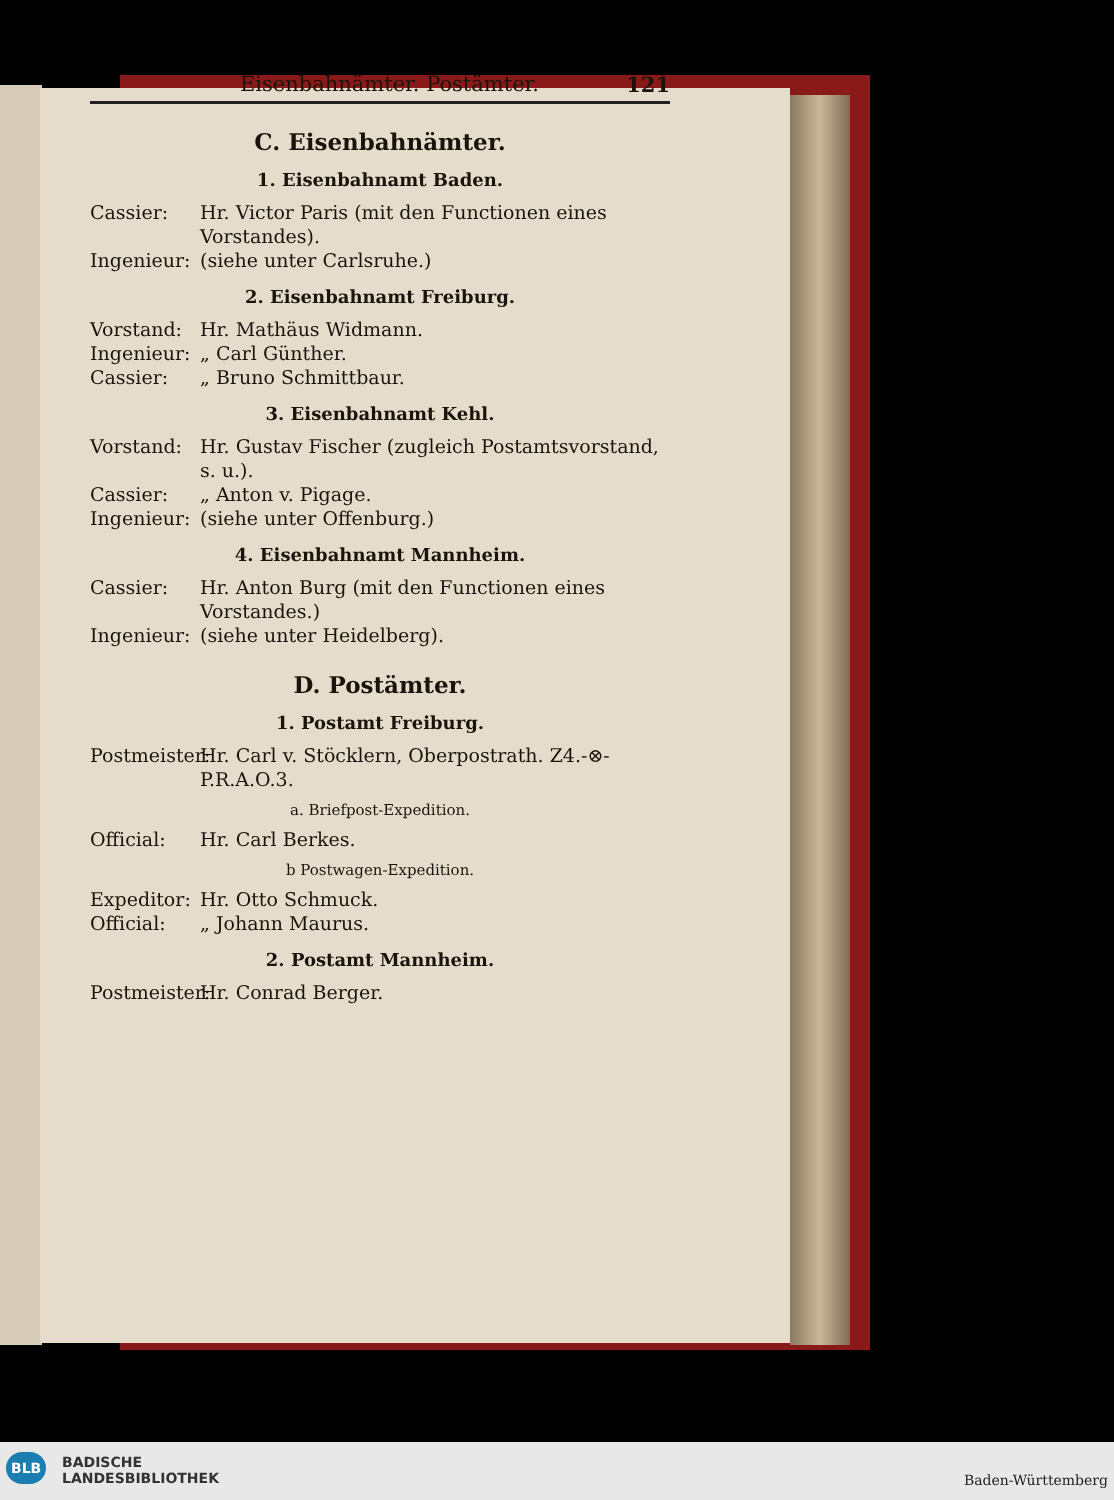Eisenbahnämter. Postämter. 121
C. Eisenbahnämter.
1. Eisenbahnamt Baden.
Cassier: Hr. Victor Paris (mit den Functionen eines Vorstandes).
Ingenieur: (siehe unter Carlsruhe.)
2. Eisenbahnamt Freiburg.
Vorstand: Hr. Mathäus Widmann.
Ingenieur: „ Carl Günther.
Cassier: „ Bruno Schmittbaur.
3. Eisenbahnamt Kehl.
Vorstand: Hr. Gustav Fischer (zugleich Postamtsvorstand, s. u.).
Cassier: „ Anton v. Pigage.
Ingenieur: (siehe unter Offenburg.)
4. Eisenbahnamt Mannheim.
Cassier: Hr. Anton Burg (mit den Functionen eines Vorstandes.)
Ingenieur: (siehe unter Heidelberg).
D. Postämter.
1. Postamt Freiburg.
Postmeister: Hr. Carl v. Stöcklern, Oberpostrath. Z4.-⊗-P.R.A.O.3.
a. Briefpost-Expedition.
Official: Hr. Carl Berkes.
b Postwagen-Expedition.
Expeditor: Hr. Otto Schmuck.
Official: „ Johann Maurus.
2. Postamt Mannheim.
Postmeister: Hr. Conrad Berger.
BLB BADISCHE
LANDESBIBLIOTHEK Baden-Württemberg